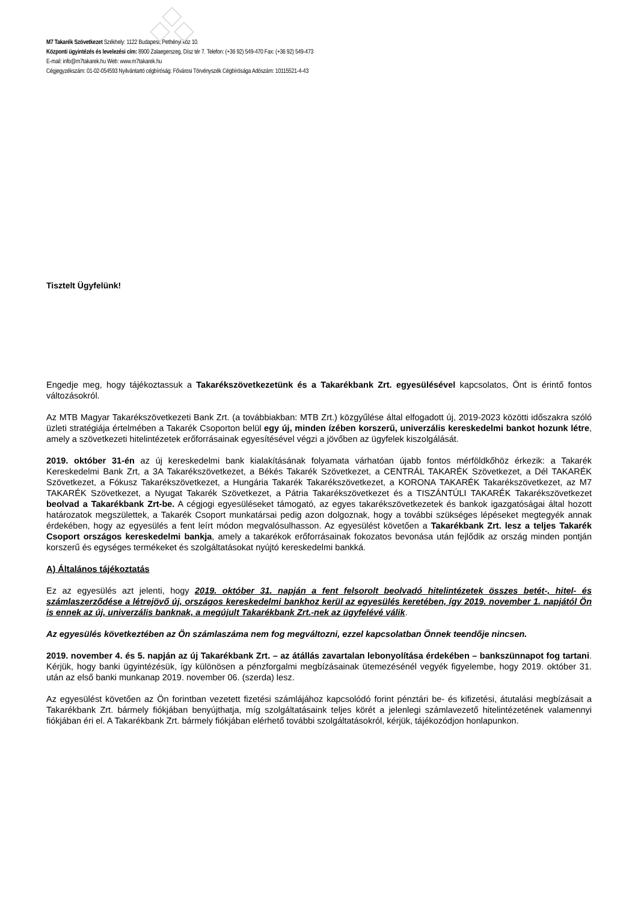M7 Takarék Szövetkezet Székhely: 1122 Budapest, Pethényi köz 10.
Központi ügyintézés és levelezési cím: 8900 Zalaegerszeg, Dísz tér 7. Telefon: (+36 92) 549-470 Fax: (+36 92) 549-473
E-mail: info@m7takarek.hu Web: www.m7takarek.hu
Cégjegyzékszám: 01-02-054593 Nyilvántartó cégbíróság: Fővárosi Törvényszék Cégbírósága Adószám: 10115521-4-43
Tisztelt Ügyfelünk!
Engedje meg, hogy tájékoztassuk a Takarékszövetkezetünk és a Takarékbank Zrt. egyesülésével kapcsolatos, Önt is érintő fontos változásokról.
Az MTB Magyar Takarékszövetkezeti Bank Zrt. (a továbbiakban: MTB Zrt.) közgyűlése által elfogadott új, 2019-2023 közötti időszakra szóló üzleti stratégiája értelmében a Takarék Csoporton belül egy új, minden ízében korszerű, univerzális kereskedelmi bankot hozunk létre, amely a szövetkezeti hitelintézetek erőforrásainak egyesítésével végzi a jövőben az ügyfelek kiszolgálását.
2019. október 31-én az új kereskedelmi bank kialakításának folyamata várhatóan újabb fontos mérföldkőhöz érkezik: a Takarék Kereskedelmi Bank Zrt, a 3A Takarékszövetkezet, a Békés Takarék Szövetkezet, a CENTRÁL TAKARÉK Szövetkezet, a Dél TAKARÉK Szövetkezet, a Fókusz Takarékszövetkezet, a Hungária Takarék Takarékszövetkezet, a KORONA TAKARÉK Takarékszövetkezet, az M7 TAKARÉK Szövetkezet, a Nyugat Takarék Szövetkezet, a Pátria Takarékszövetkezet és a TISZÁNTÚLI TAKARÉK Takarékszövetkezet beolvad a Takarékbank Zrt-be. A cégjogi egyesüléseket támogató, az egyes takarékszövetkezetek és bankok igazgatóságai által hozott határozatok megszülettek, a Takarék Csoport munkatársai pedig azon dolgoznak, hogy a további szükséges lépéseket megtegyék annak érdekében, hogy az egyesülés a fent leírt módon megvalósulhasson. Az egyesülést követően a Takarékbank Zrt. lesz a teljes Takarék Csoport országos kereskedelmi bankja, amely a takarékok erőforrásainak fokozatos bevonása után fejlődik az ország minden pontján korszerű és egységes termékeket és szolgáltatásokat nyújtó kereskedelmi bankká.
A) Általános tájékoztatás
Ez az egyesülés azt jelenti, hogy 2019. október 31. napján a fent felsorolt beolvadó hitelintézetek összes betét-, hitel- és számlaszerződése a létrejövő új, országos kereskedelmi bankhoz kerül az egyesülés keretében, így 2019. november 1. napjától Ön is ennek az új, univerzális banknak, a megújult Takarékbank Zrt.-nek az ügyfelévé válik.
Az egyesülés következtében az Ön számlaszáma nem fog megváltozni, ezzel kapcsolatban Önnek teendője nincsen.
2019. november 4. és 5. napján az új Takarékbank Zrt. – az átállás zavartalan lebonyolítása érdekében – bankszünnapot fog tartani. Kérjük, hogy banki ügyintézésük, így különösen a pénzforgalmi megbízásainak ütemezésénél vegyék figyelembe, hogy 2019. október 31. után az első banki munkanap 2019. november 06. (szerda) lesz.
Az egyesülést követően az Ön forintban vezetett fizetési számlájához kapcsolódó forint pénztári be- és kifizetési, átutalási megbízásait a Takarékbank Zrt. bármely fiókjában benyújthatja, míg szolgáltatásaink teljes körét a jelenlegi számlavezető hitelintézetének valamennyi fiókjában éri el. A Takarékbank Zrt. bármely fiókjában elérhető további szolgáltatásokról, kérjük, tájékozódjon honlapunkon.